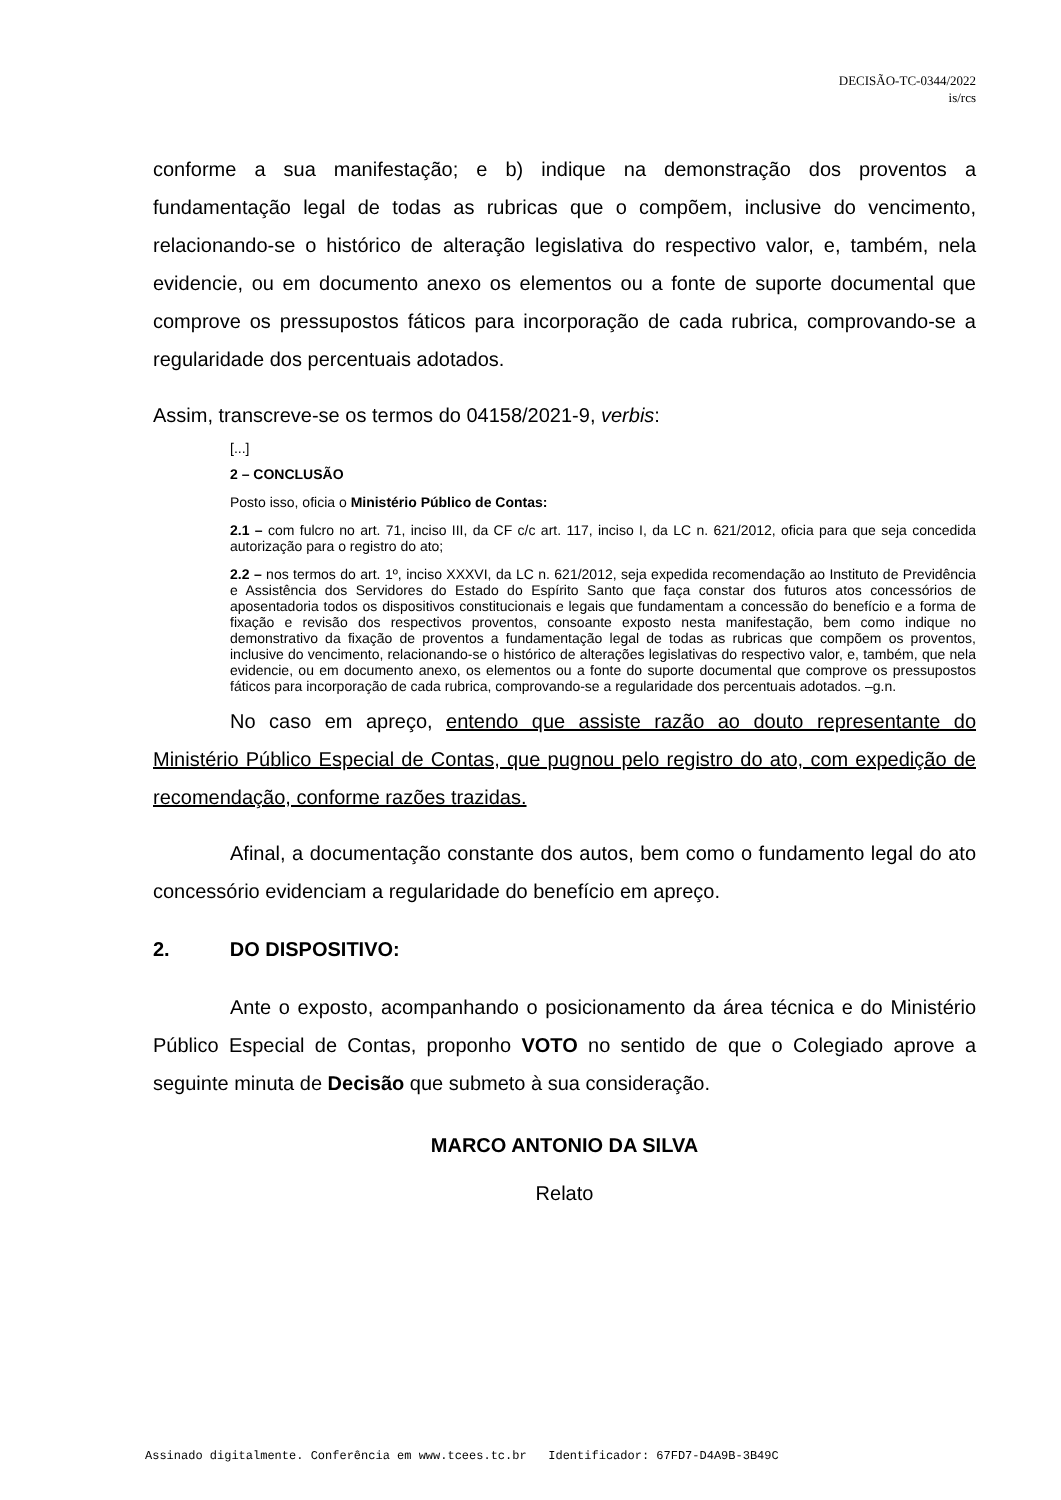DECISÃO-TC-0344/2022
is/rcs
conforme a sua manifestação; e b) indique na demonstração dos proventos a fundamentação legal de todas as rubricas que o compõem, inclusive do vencimento, relacionando-se o histórico de alteração legislativa do respectivo valor, e, também, nela evidencie, ou em documento anexo os elementos ou a fonte de suporte documental que comprove os pressupostos fáticos para incorporação de cada rubrica, comprovando-se a regularidade dos percentuais adotados.
Assim, transcreve-se os termos do 04158/2021-9, verbis:
[...]
2 – CONCLUSÃO
Posto isso, oficia o Ministério Público de Contas:
2.1 – com fulcro no art. 71, inciso III, da CF c/c art. 117, inciso I, da LC n. 621/2012, oficia para que seja concedida autorização para o registro do ato;
2.2 – nos termos do art. 1º, inciso XXXVI, da LC n. 621/2012, seja expedida recomendação ao Instituto de Previdência e Assistência dos Servidores do Estado do Espírito Santo que faça constar dos futuros atos concessórios de aposentadoria todos os dispositivos constitucionais e legais que fundamentam a concessão do benefício e a forma de fixação e revisão dos respectivos proventos, consoante exposto nesta manifestação, bem como indique no demonstrativo da fixação de proventos a fundamentação legal de todas as rubricas que compõem os proventos, inclusive do vencimento, relacionando-se o histórico de alterações legislativas do respectivo valor, e, também, que nela evidencie, ou em documento anexo, os elementos ou a fonte do suporte documental que comprove os pressupostos fáticos para incorporação de cada rubrica, comprovando-se a regularidade dos percentuais adotados. –g.n.
No caso em apreço, entendo que assiste razão ao douto representante do Ministério Público Especial de Contas, que pugnou pelo registro do ato, com expedição de recomendação, conforme razões trazidas.
Afinal, a documentação constante dos autos, bem como o fundamento legal do ato concessório evidenciam a regularidade do benefício em apreço.
2. DO DISPOSITIVO:
Ante o exposto, acompanhando o posicionamento da área técnica e do Ministério Público Especial de Contas, proponho VOTO no sentido de que o Colegiado aprove a seguinte minuta de Decisão que submeto à sua consideração.
MARCO ANTONIO DA SILVA
Relato
Assinado digitalmente. Conferência em www.tcees.tc.br Identificador: 67FD7-D4A9B-3B49C